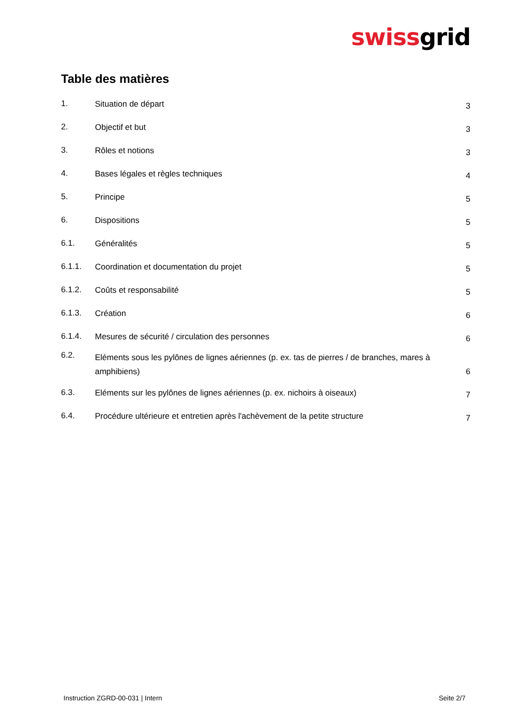swissgrid
Table des matières
| 1. | Situation de départ | 3 |
| 2. | Objectif et but | 3 |
| 3. | Rôles et notions | 3 |
| 4. | Bases légales et règles techniques | 4 |
| 5. | Principe | 5 |
| 6. | Dispositions | 5 |
| 6.1. | Généralités | 5 |
| 6.1.1. | Coordination et documentation du projet | 5 |
| 6.1.2. | Coûts et responsabilité | 5 |
| 6.1.3. | Création | 6 |
| 6.1.4. | Mesures de sécurité / circulation des personnes | 6 |
| 6.2. | Eléments sous les pylônes de lignes aériennes (p. ex. tas de pierres / de branches, mares à amphibiens) | 6 |
| 6.3. | Eléments sur les pylônes de lignes aériennes (p. ex. nichoirs à oiseaux) | 7 |
| 6.4. | Procédure ultérieure et entretien après l'achèvement de la petite structure | 7 |
Instruction ZGRD-00-031 | Intern Seite 2/7